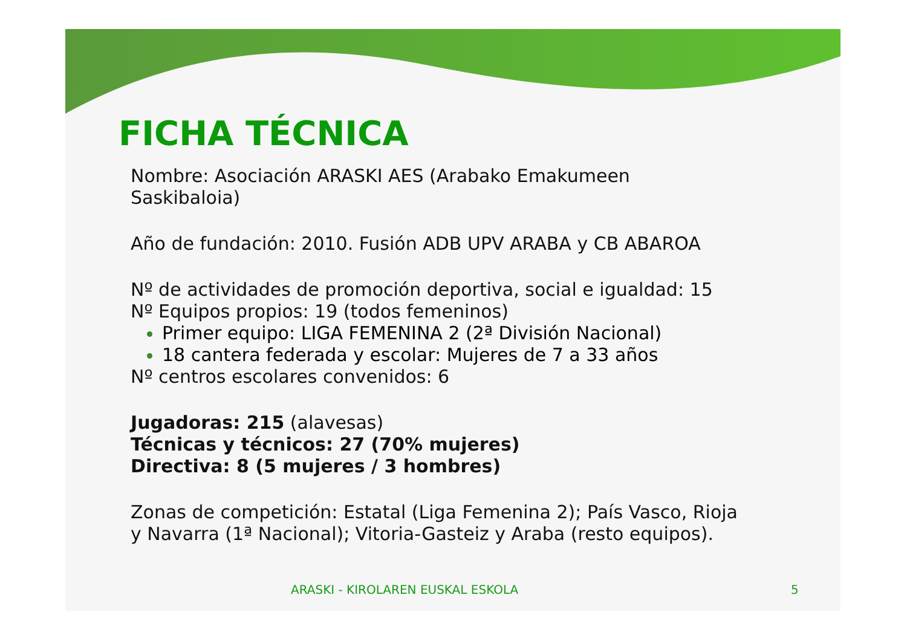FICHA TÉCNICA
Nombre: Asociación ARASKI AES (Arabako Emakumeen
Saskibaloia)
Año de fundación: 2010. Fusión ADB UPV ARABA y CB ABAROA
Nº de actividades de promoción deportiva, social e igualdad: 15
Nº Equipos propios: 19 (todos femeninos)
Primer equipo: LIGA FEMENINA 2 (2ª División Nacional)
18 cantera federada y escolar: Mujeres de 7 a 33 años
Nº centros escolares convenidos: 6
Jugadoras: 215 (alavesas)
Técnicas y técnicos: 27 (70% mujeres)
Directiva: 8 (5 mujeres / 3 hombres)
Zonas de competición: Estatal (Liga Femenina 2); País Vasco, Rioja
y Navarra (1ª Nacional); Vitoria-Gasteiz y Araba (resto equipos).
ARASKI - KIROLAREN EUSKAL ESKOLA 5